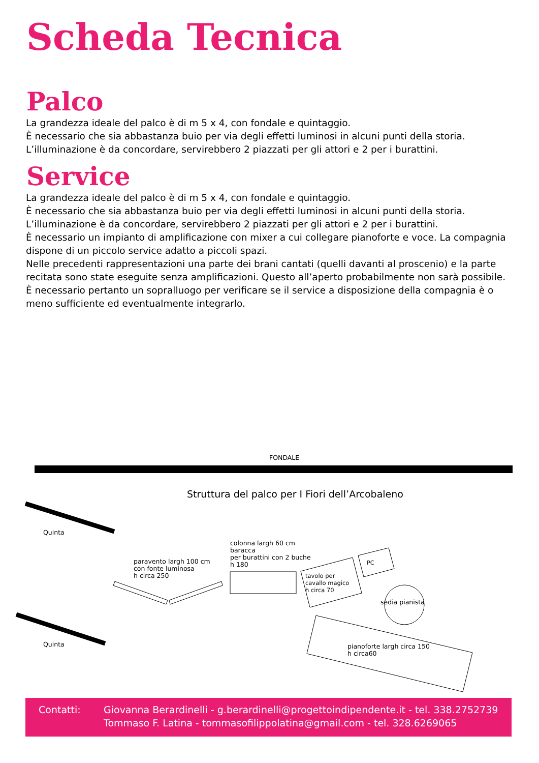Scheda Tecnica
Palco
La grandezza ideale del palco è di m 5 x 4, con fondale e quintaggio.
È necessario che sia abbastanza buio per via degli effetti luminosi in alcuni punti della storia.
L’illuminazione è da concordare, servirebbero 2 piazzati per gli attori e 2 per i burattini.
Service
La grandezza ideale del palco è di m 5 x 4, con fondale e quintaggio.
È necessario che sia abbastanza buio per via degli effetti luminosi in alcuni punti della storia.
L’illuminazione è da concordare, servirebbero 2 piazzati per gli attori e 2 per i burattini.
È necessario un impianto di amplificazione con mixer a cui collegare pianoforte e voce. La compagnia dispone di un piccolo service adatto a piccoli spazi.
Nelle precedenti rappresentazioni una parte dei brani cantati (quelli davanti al proscenio) e la parte recitata sono state eseguite senza amplificazioni. Questo all’aperto probabilmente non sarà possibile. È necessario pertanto un sopralluogo per verificare se il service a disposizione della compagnia è o meno sufficiente ed eventualmente integrarlo.
FONDALE
Struttura del palco per I Fiori dell’Arcobaleno
Quinta
Quinta
paravento largh 100 cm
con fonte luminosa
h circa 250
colonna largh 60 cm
baracca
per burattini con 2 buche
h 180
tavolo per
cavallo magico
h circa 70
PC
sedia pianista
pianoforte largh circa 150
h circa60
Contatti: Giovanna Berardinelli - g.berardinelli@progettoindipendente.it - tel. 338.2752739
Tommaso F. Latina - tommasofilippolatina@gmail.com - tel. 328.6269065